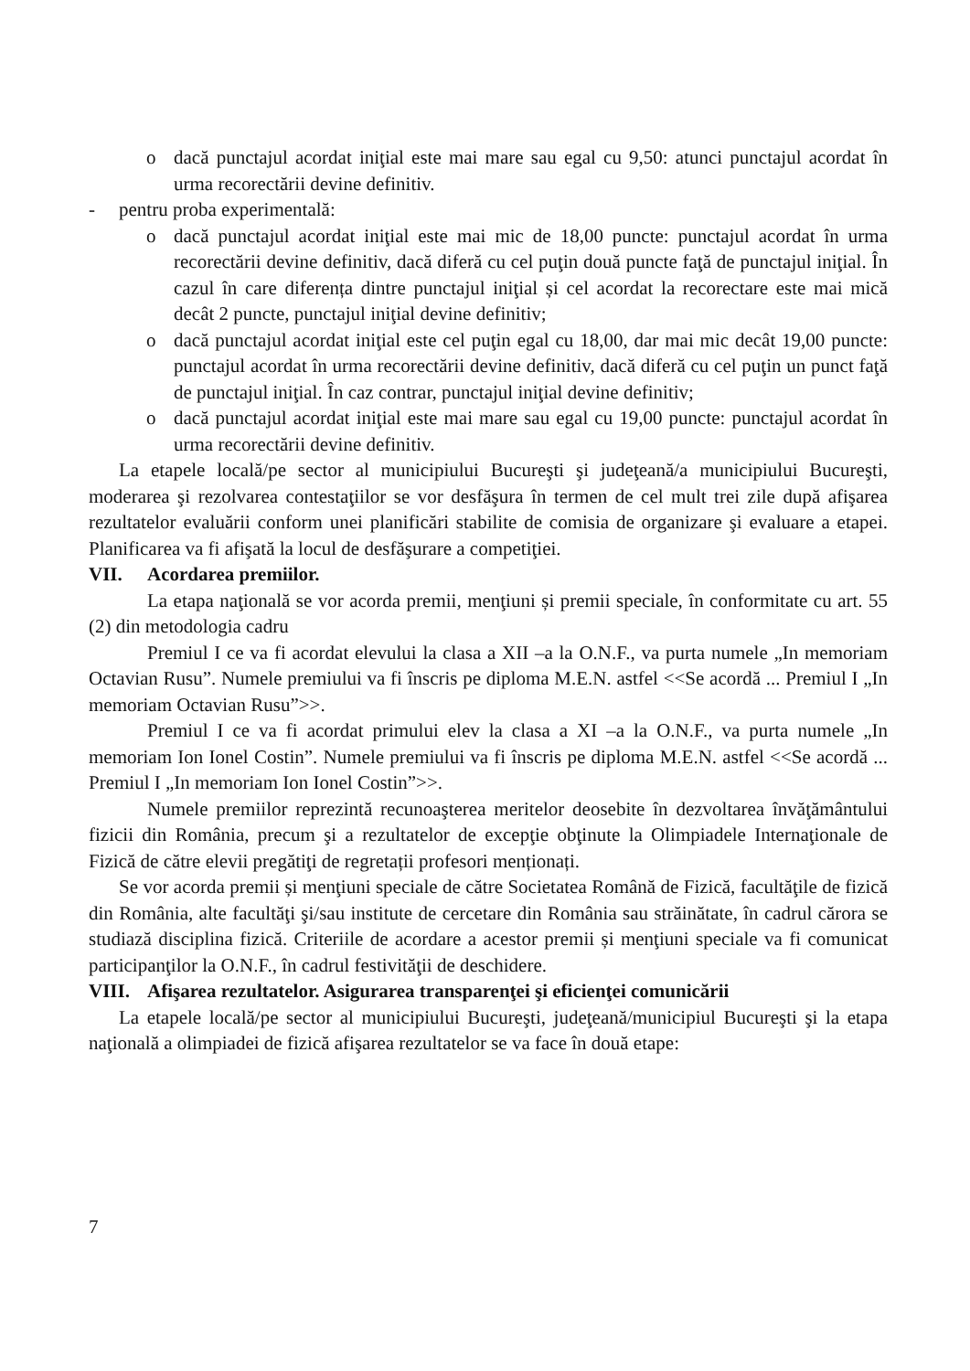o dacă punctajul acordat iniţial este mai mare sau egal cu 9,50: atunci punctajul acordat în urma recorectării devine definitiv.
- pentru proba experimentală:
o dacă punctajul acordat iniţial este mai mic de 18,00 puncte: punctajul acordat în urma recorectării devine definitiv, dacă diferă cu cel puţin două puncte faţă de punctajul iniţial. În cazul în care diferența dintre punctajul iniţial și cel acordat la recorectare este mai mică decât 2 puncte, punctajul iniţial devine definitiv;
o dacă punctajul acordat iniţial este cel puţin egal cu 18,00, dar mai mic decât 19,00 puncte: punctajul acordat în urma recorectării devine definitiv, dacă diferă cu cel puţin un punct faţă de punctajul iniţial. În caz contrar, punctajul iniţial devine definitiv;
o dacă punctajul acordat iniţial este mai mare sau egal cu 19,00 puncte: punctajul acordat în urma recorectării devine definitiv.
La etapele locală/pe sector al municipiului Bucureşti şi judeţeană/a municipiului Bucureşti, moderarea şi rezolvarea contestaţiilor se vor desfăşura în termen de cel mult trei zile după afişarea rezultatelor evaluării conform unei planificări stabilite de comisia de organizare şi evaluare a etapei. Planificarea va fi afişată la locul de desfăşurare a competiţiei.
VII. Acordarea premiilor.
La etapa naţională se vor acorda premii, menţiuni și premii speciale, în conformitate cu art. 55 (2) din metodologia cadru
Premiul I ce va fi acordat elevului la clasa a XII –a la O.N.F., va purta numele „In memoriam Octavian Rusu”. Numele premiului va fi înscris pe diploma M.E.N. astfel <<Se acordă ... Premiul I „In memoriam Octavian Rusu”>>.
Premiul I ce va fi acordat primului elev la clasa a XI –a la O.N.F., va purta numele „In memoriam Ion Ionel Costin”. Numele premiului va fi înscris pe diploma M.E.N. astfel <<Se acordă ... Premiul I „In memoriam Ion Ionel Costin”>>.
Numele premiilor reprezintă recunoaşterea meritelor deosebite în dezvoltarea învăţământului fizicii din România, precum şi a rezultatelor de excepţie obţinute la Olimpiadele Internaţionale de Fizică de către elevii pregătiţi de regretații profesori menționați.
Se vor acorda premii și menţiuni speciale de către Societatea Română de Fizică, facultăţile de fizică din România, alte facultăţi şi/sau institute de cercetare din România sau străinătate, în cadrul cărora se studiază disciplina fizică. Criteriile de acordare a acestor premii și menţiuni speciale va fi comunicat participanţilor la O.N.F., în cadrul festivităţii de deschidere.
VIII. Afişarea rezultatelor. Asigurarea transparenţei şi eficienţei comunicării
La etapele locală/pe sector al municipiului Bucureşti, judeţeană/municipiul Bucureşti şi la etapa naţională a olimpiadei de fizică afişarea rezultatelor se va face în două etape:
7